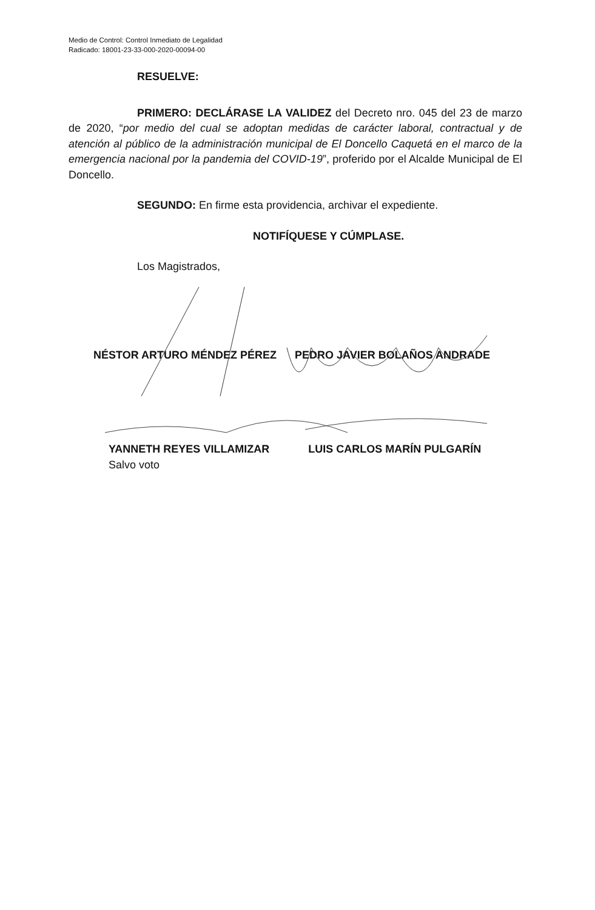Medio de Control: Control Inmediato de Legalidad
Radicado: 18001-23-33-000-2020-00094-00
RESUELVE:
PRIMERO: DECLÁRASE LA VALIDEZ del Decreto nro. 045 del 23 de marzo de 2020, “por medio del cual se adoptan medidas de carácter laboral, contractual y de atención al público de la administración municipal de El Doncello Caquetá en el marco de la emergencia nacional por la pandemia del COVID-19”, proferido por el Alcalde Municipal de El Doncello.
SEGUNDO: En firme esta providencia, archivar el expediente.
NOTIFÍQUESE Y CÚMPLASE.
Los Magistrados,
NÉSTOR ARTURO MÉNDEZ PÉREZ PEDRO JAVIER BOLAÑOS ANDRADE
YANNETH REYES VILLAMIZAR LUIS CARLOS MARÍN PULGARÍN
Salvo voto